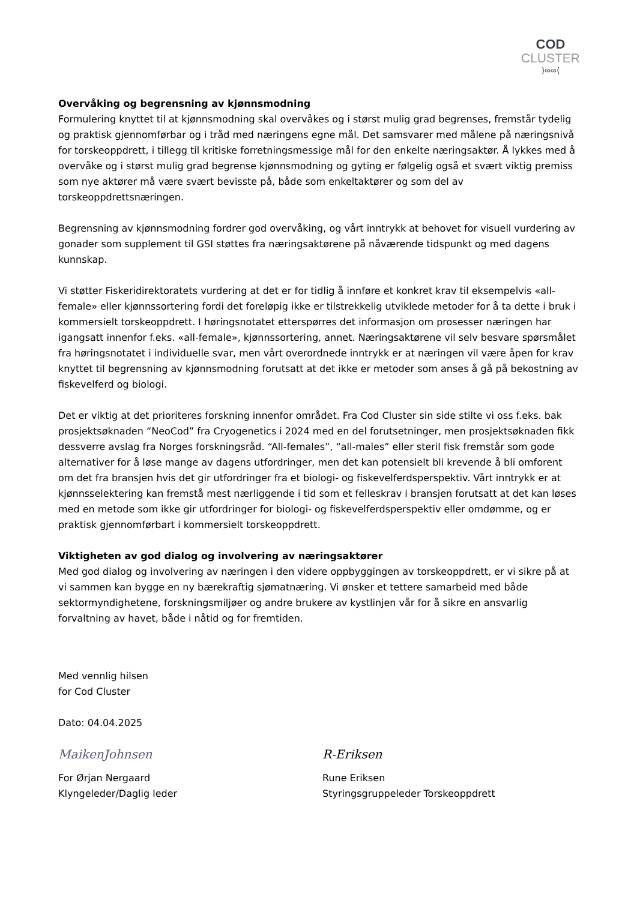COD
CLUSTER
⟩∞∞⟨
Overvåking og begrensning av kjønnsmodning
Formulering knyttet til at kjønnsmodning skal overvåkes og i størst mulig grad begrenses, fremstår tydelig og praktisk gjennomførbar og i tråd med næringens egne mål. Det samsvarer med målene på næringsnivå for torskeoppdrett, i tillegg til kritiske forretningsmessige mål for den enkelte næringsaktør. Å lykkes med å overvåke og i størst mulig grad begrense kjønnsmodning og gyting er følgelig også et svært viktig premiss som nye aktører må være svært bevisste på, både som enkeltaktører og som del av torskeoppdrettsnæringen.
Begrensning av kjønnsmodning fordrer god overvåking, og vårt inntrykk at behovet for visuell vurdering av gonader som supplement til GSI støttes fra næringsaktørene på nåværende tidspunkt og med dagens kunnskap.
Vi støtter Fiskeridirektoratets vurdering at det er for tidlig å innføre et konkret krav til eksempelvis «all-female» eller kjønnssortering fordi det foreløpig ikke er tilstrekkelig utviklede metoder for å ta dette i bruk i kommersielt torskeoppdrett. I høringsnotatet etterspørres det informasjon om prosesser næringen har igangsatt innenfor f.eks. «all-female», kjønnssortering, annet. Næringsaktørene vil selv besvare spørsmålet fra høringsnotatet i individuelle svar, men vårt overordnede inntrykk er at næringen vil være åpen for krav knyttet til begrensning av kjønnsmodning forutsatt at det ikke er metoder som anses å gå på bekostning av fiskevelferd og biologi.
Det er viktig at det prioriteres forskning innenfor området. Fra Cod Cluster sin side stilte vi oss f.eks. bak prosjektsøknaden “NeoCod” fra Cryogenetics i 2024 med en del forutsetninger, men prosjektsøknaden fikk dessverre avslag fra Norges forskningsråd. “All-females”, “all-males” eller steril fisk fremstår som gode alternativer for å løse mange av dagens utfordringer, men det kan potensielt bli krevende å bli omforent om det fra bransjen hvis det gir utfordringer fra et biologi- og fiskevelferdsperspektiv. Vårt inntrykk er at kjønnsselektering kan fremstå mest nærliggende i tid som et felleskrav i bransjen forutsatt at det kan løses med en metode som ikke gir utfordringer for biologi- og fiskevelferdsperspektiv eller omdømme, og er praktisk gjennomførbart i kommersielt torskeoppdrett.
Viktigheten av god dialog og involvering av næringsaktører
Med god dialog og involvering av næringen i den videre oppbyggingen av torskeoppdrett, er vi sikre på at vi sammen kan bygge en ny bærekraftig sjømatnæring. Vi ønsker et tettere samarbeid med både sektormyndighetene, forskningsmiljøer og andre brukere av kystlinjen vår for å sikre en ansvarlig forvaltning av havet, både i nåtid og for fremtiden.
Med vennlig hilsen
for Cod Cluster
Dato: 04.04.2025
MaikenJohnsen
For Ørjan Nergaard
Klyngeleder/Daglig leder
R-Eriksen
Rune Eriksen
Styringsgruppeleder Torskeoppdrett